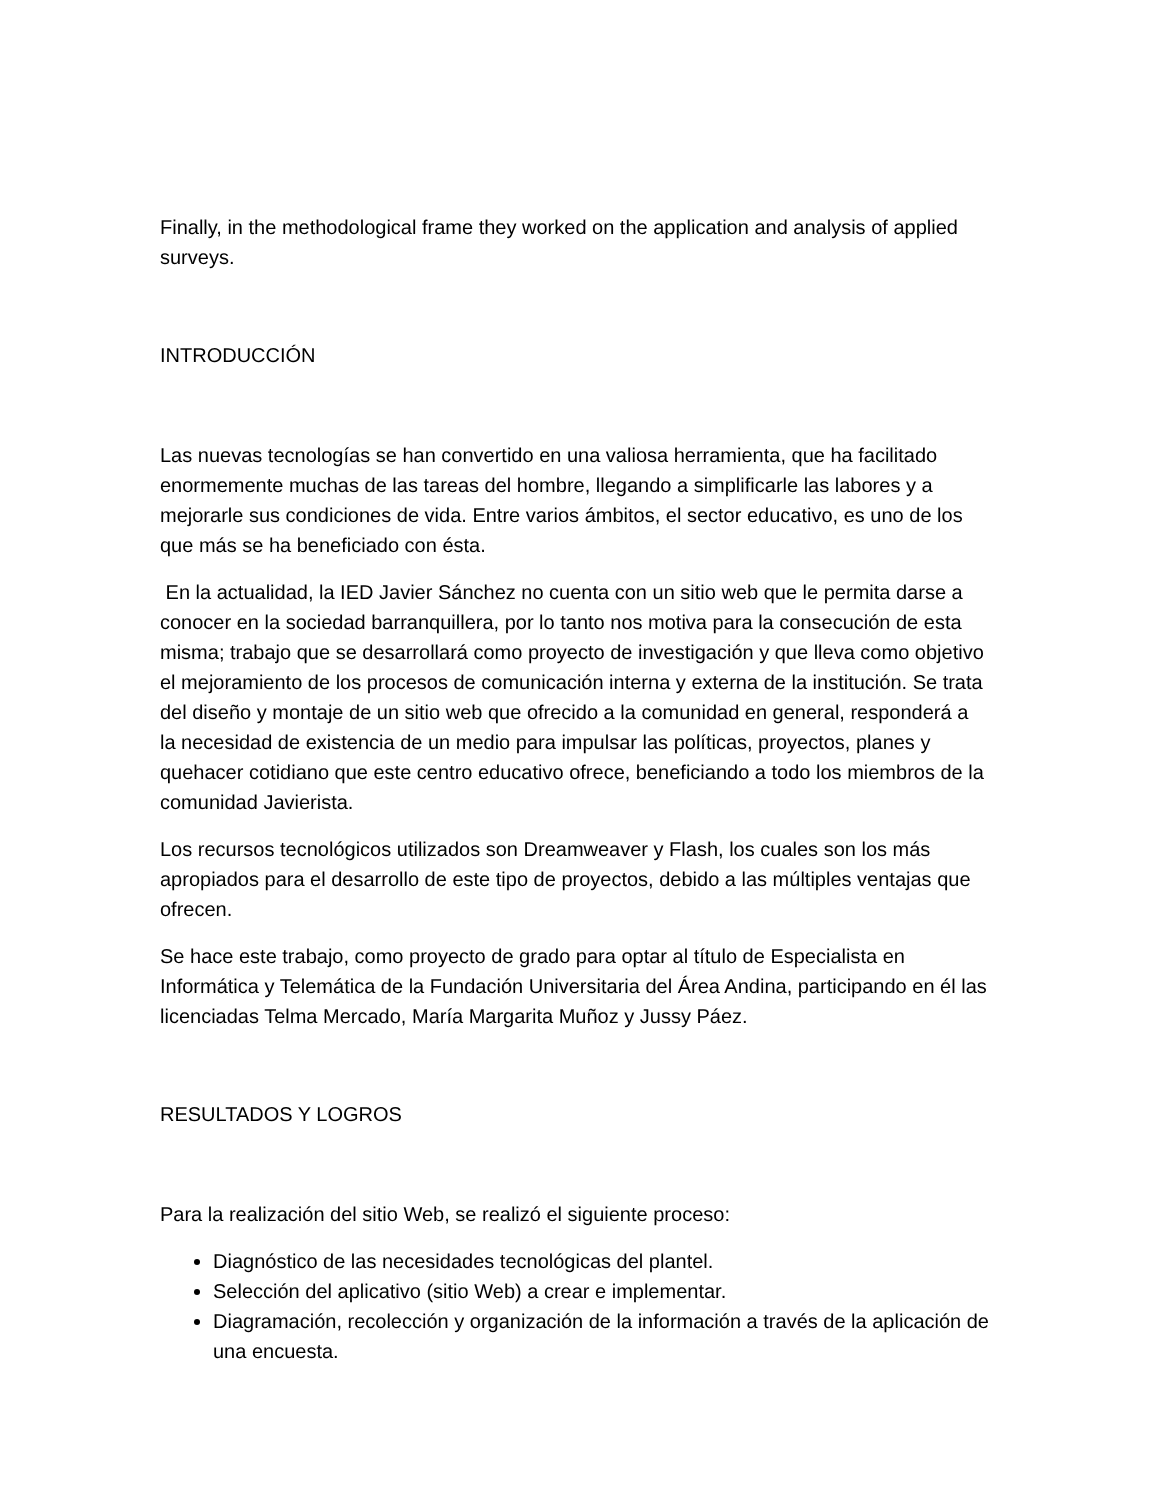Finally, in the methodological frame they worked on the application and analysis of applied surveys.
INTRODUCCIÓN
Las nuevas tecnologías se han convertido en una valiosa herramienta, que ha facilitado enormemente muchas de las tareas del hombre, llegando a simplificarle las labores y a mejorarle sus condiciones de vida. Entre varios ámbitos, el sector educativo, es uno de los que más se ha beneficiado con ésta.
En la actualidad, la IED Javier Sánchez no cuenta con un sitio web que le permita darse a conocer en la sociedad barranquillera, por lo tanto nos motiva para la consecución de esta misma; trabajo que se desarrollará como proyecto de investigación y que lleva como objetivo el mejoramiento de los procesos de comunicación interna y externa de la institución. Se trata del diseño y montaje de un sitio web que ofrecido a la comunidad en general, responderá a la necesidad de existencia de un medio para impulsar las políticas, proyectos, planes y quehacer cotidiano que este centro educativo ofrece, beneficiando a todo los miembros de la comunidad Javierista.
Los recursos tecnológicos utilizados son Dreamweaver y Flash, los cuales son los más apropiados para el desarrollo de este tipo de proyectos, debido a las múltiples ventajas que ofrecen.
Se hace este trabajo, como proyecto de grado para optar al título de Especialista en Informática y Telemática de la Fundación Universitaria del Área Andina, participando en él las licenciadas Telma Mercado, María Margarita Muñoz y Jussy Páez.
RESULTADOS Y LOGROS
Para la realización del sitio Web, se realizó el siguiente proceso:
Diagnóstico de las necesidades tecnológicas del plantel.
Selección del aplicativo (sitio Web) a crear e implementar.
Diagramación, recolección y organización de la información a través de la aplicación de una encuesta.